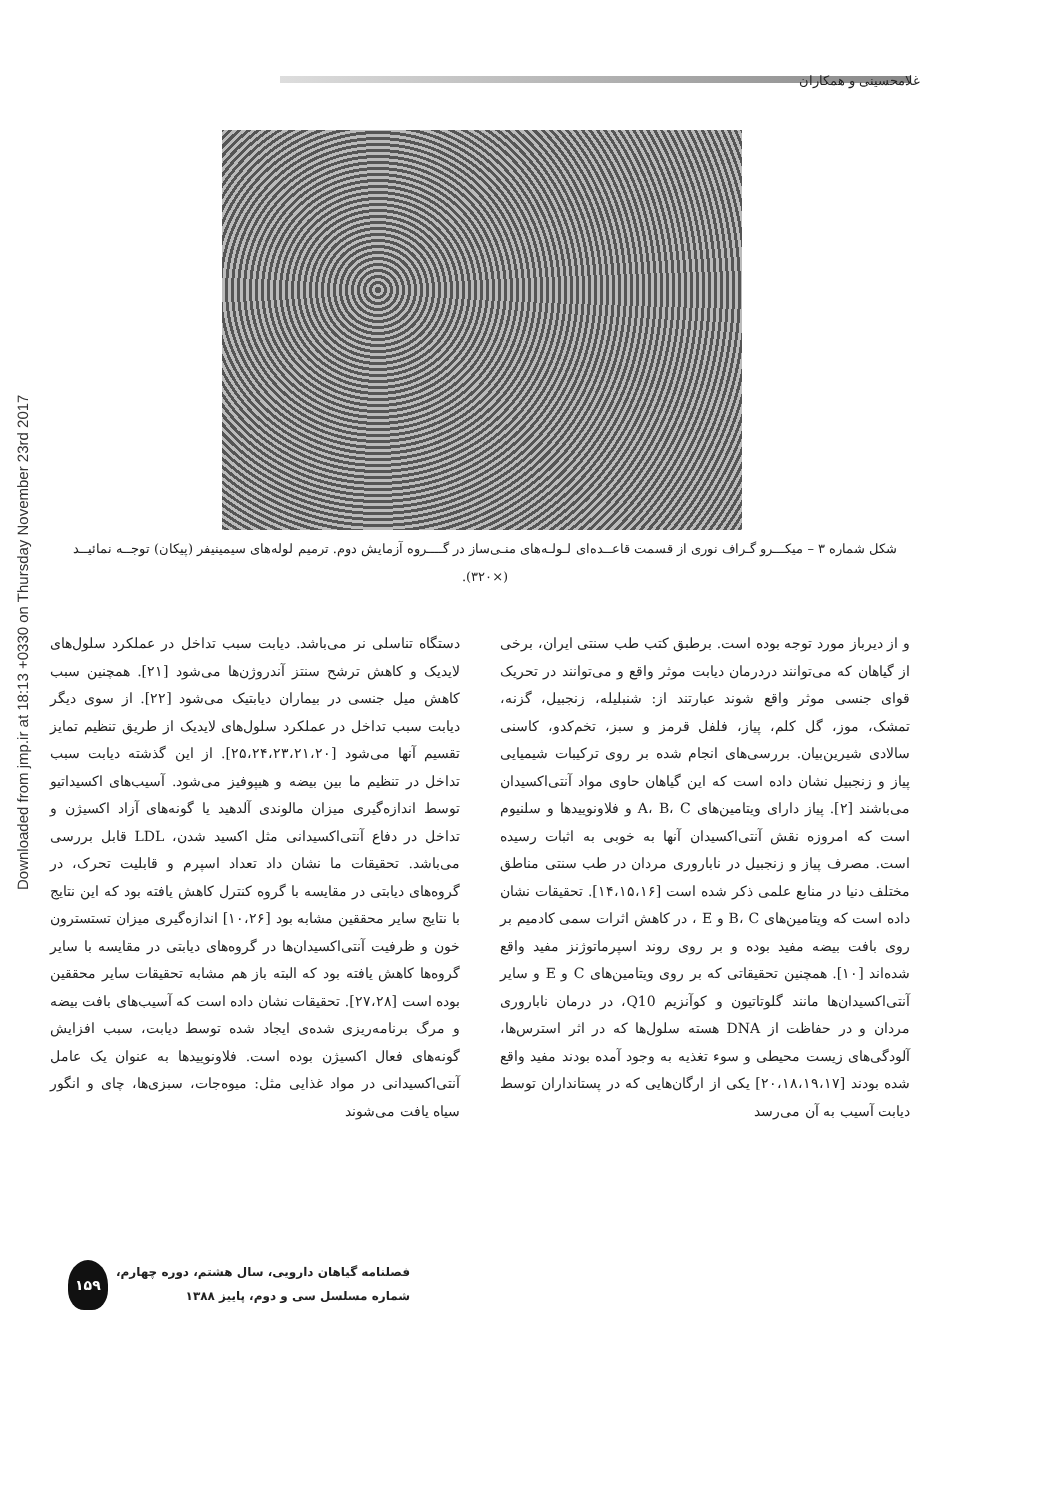Downloaded from jmp.ir at 18:13 +0330 on Thursday November 23rd 2017
غلامحسینی و همکاران
شکل شماره ۳ – میکـــرو گـراف نوری از قسمت قاعــده‌ای لـولـه‌های منـی‌ساز در گــــروه آزمایش دوم. ترمیم لوله‌های سیمینیفر (پیکان) توجــه نمائیــد (×۳۲۰).
و از دیرباز مورد توجه بوده است. برطبق کتب طب سنتی ایران، برخی از گیاهان که می‌توانند دردرمان دیابت موثر واقع و می‌توانند در تحریک قوای جنسی موثر واقع شوند عبارتند از: شنبلیله، زنجبیل، گزنه، تمشک، موز، گل کلم، پیاز، فلفل قرمز و سبز، تخم‌کدو، کاسنی سالادی شیرین‌بیان. بررسی‌های انجام شده بر روی ترکیبات شیمیایی پیاز و زنجبیل نشان داده است که این گیاهان حاوی مواد آنتی‌اکسیدان می‌باشند [۲]. پیاز دارای ویتامین‌های A، B، C و فلاونوییدها و سلنیوم است که امروزه نقش آنتی‌اکسیدان آنها به خوبی به اثبات رسیده است. مصرف پیاز و زنجبیل در ناباروری مردان در طب سنتی مناطق مختلف دنیا در منابع علمی ذکر شده است [۱۴،۱۵،۱۶]. تحقیقات نشان داده است که ویتامین‌های B، C و E ، در کاهش اثرات سمی کادمیم بر روی بافت بیضه مفید بوده و بر روی روند اسپرماتوژنز مفید واقع شده‌اند [۱۰]. همچنین تحقیقاتی که بر روی ویتامین‌های C و E و سایر آنتی‌اکسیدان‌ها مانند گلوتاتیون و کوآنزیم Q10، در درمان ناباروری مردان و در حفاظت از DNA هسته سلول‌ها که در اثر استرس‌ها، آلودگی‌های زیست محیطی و سوء تغذیه به وجود آمده بودند مفید واقع شده بودند [۲۰،۱۸،۱۹،۱۷] یکی از ارگان‌هایی که در پستانداران توسط دیابت آسیب به آن می‌رسد
دستگاه تناسلی نر می‌باشد. دیابت سبب تداخل در عملکرد سلول‌های لایدیک و کاهش ترشح سنتز آندروژن‌ها می‌شود [۲۱]. همچنین سبب کاهش میل جنسی در بیماران دیابتیک می‌شود [۲۲]. از سوی دیگر دیابت سبب تداخل در عملکرد سلول‌های لایدیک از طریق تنظیم تمایز تقسیم آنها می‌شود [۲۵،۲۴،۲۳،۲۱،۲۰]. از این گذشته دیابت سبب تداخل در تنظیم ما بین بیضه و هیپوفیز می‌شود. آسیب‌های اکسیداتیو توسط اندازه‌گیری میزان مالوندی آلدهید یا گونه‌های آزاد اکسیژن و تداخل در دفاع آنتی‌اکسیدانی مثل اکسید شدن، LDL قابل بررسی می‌باشد. تحقیقات ما نشان داد تعداد اسپرم و قابلیت تحرک، در گروه‌های دیابتی در مقایسه با گروه کنترل کاهش یافته بود که این نتایج با نتایج سایر محققین مشابه بود [۱۰،۲۶] اندازه‌گیری میزان تستسترون خون و ظرفیت آنتی‌اکسیدان‌ها در گروه‌های دیابتی در مقایسه با سایر گروه‌ها کاهش یافته بود که البته باز هم مشابه تحقیقات سایر محققین بوده است [۲۷،۲۸]. تحقیقات نشان داده است که آسیب‌های بافت بیضه و مرگ برنامه‌ریزی شده‌ی ایجاد شده توسط دیابت، سبب افزایش گونه‌های فعال اکسیژن بوده است. فلاونوییدها به عنوان یک عامل آنتی‌اکسیدانی در مواد غذایی مثل: میوه‌جات، سبزی‌ها، چای و انگور سیاه یافت می‌شوند
فصلنامه گیاهان دارویی، سال هشتم، دوره چهارم،
شماره مسلسل سی و دوم، پاییز ۱۳۸۸
۱۵۹